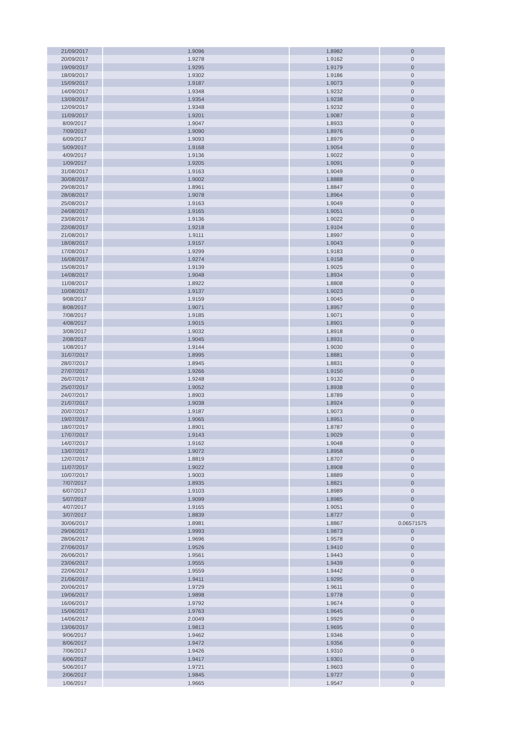| 21/09/2017 | 1.9096 | 1.8982 | 0 |
| 20/09/2017 | 1.9278 | 1.9162 | 0 |
| 19/09/2017 | 1.9295 | 1.9179 | 0 |
| 18/09/2017 | 1.9302 | 1.9186 | 0 |
| 15/09/2017 | 1.9187 | 1.9073 | 0 |
| 14/09/2017 | 1.9348 | 1.9232 | 0 |
| 13/09/2017 | 1.9354 | 1.9238 | 0 |
| 12/09/2017 | 1.9348 | 1.9232 | 0 |
| 11/09/2017 | 1.9201 | 1.9087 | 0 |
| 8/09/2017 | 1.9047 | 1.8933 | 0 |
| 7/09/2017 | 1.9090 | 1.8976 | 0 |
| 6/09/2017 | 1.9093 | 1.8979 | 0 |
| 5/09/2017 | 1.9168 | 1.9054 | 0 |
| 4/09/2017 | 1.9136 | 1.9022 | 0 |
| 1/09/2017 | 1.9205 | 1.9091 | 0 |
| 31/08/2017 | 1.9163 | 1.9049 | 0 |
| 30/08/2017 | 1.9002 | 1.8888 | 0 |
| 29/08/2017 | 1.8961 | 1.8847 | 0 |
| 28/08/2017 | 1.9078 | 1.8964 | 0 |
| 25/08/2017 | 1.9163 | 1.9049 | 0 |
| 24/08/2017 | 1.9165 | 1.9051 | 0 |
| 23/08/2017 | 1.9136 | 1.9022 | 0 |
| 22/08/2017 | 1.9218 | 1.9104 | 0 |
| 21/08/2017 | 1.9111 | 1.8997 | 0 |
| 18/08/2017 | 1.9157 | 1.9043 | 0 |
| 17/08/2017 | 1.9299 | 1.9183 | 0 |
| 16/08/2017 | 1.9274 | 1.9158 | 0 |
| 15/08/2017 | 1.9139 | 1.9025 | 0 |
| 14/08/2017 | 1.9048 | 1.8934 | 0 |
| 11/08/2017 | 1.8922 | 1.8808 | 0 |
| 10/08/2017 | 1.9137 | 1.9023 | 0 |
| 9/08/2017 | 1.9159 | 1.9045 | 0 |
| 8/08/2017 | 1.9071 | 1.8957 | 0 |
| 7/08/2017 | 1.9185 | 1.9071 | 0 |
| 4/08/2017 | 1.9015 | 1.8901 | 0 |
| 3/08/2017 | 1.9032 | 1.8918 | 0 |
| 2/08/2017 | 1.9045 | 1.8931 | 0 |
| 1/08/2017 | 1.9144 | 1.9030 | 0 |
| 31/07/2017 | 1.8995 | 1.8881 | 0 |
| 28/07/2017 | 1.8945 | 1.8831 | 0 |
| 27/07/2017 | 1.9266 | 1.9150 | 0 |
| 26/07/2017 | 1.9248 | 1.9132 | 0 |
| 25/07/2017 | 1.9052 | 1.8938 | 0 |
| 24/07/2017 | 1.8903 | 1.8789 | 0 |
| 21/07/2017 | 1.9038 | 1.8924 | 0 |
| 20/07/2017 | 1.9187 | 1.9073 | 0 |
| 19/07/2017 | 1.9065 | 1.8951 | 0 |
| 18/07/2017 | 1.8901 | 1.8787 | 0 |
| 17/07/2017 | 1.9143 | 1.9029 | 0 |
| 14/07/2017 | 1.9162 | 1.9048 | 0 |
| 13/07/2017 | 1.9072 | 1.8958 | 0 |
| 12/07/2017 | 1.8819 | 1.8707 | 0 |
| 11/07/2017 | 1.9022 | 1.8908 | 0 |
| 10/07/2017 | 1.9003 | 1.8889 | 0 |
| 7/07/2017 | 1.8935 | 1.8821 | 0 |
| 6/07/2017 | 1.9103 | 1.8989 | 0 |
| 5/07/2017 | 1.9099 | 1.8985 | 0 |
| 4/07/2017 | 1.9165 | 1.9051 | 0 |
| 3/07/2017 | 1.8839 | 1.8727 | 0 |
| 30/06/2017 | 1.8981 | 1.8867 | 0.06571575 |
| 29/06/2017 | 1.9993 | 1.9873 | 0 |
| 28/06/2017 | 1.9696 | 1.9578 | 0 |
| 27/06/2017 | 1.9526 | 1.9410 | 0 |
| 26/06/2017 | 1.9561 | 1.9443 | 0 |
| 23/06/2017 | 1.9555 | 1.9439 | 0 |
| 22/06/2017 | 1.9559 | 1.9442 | 0 |
| 21/06/2017 | 1.9411 | 1.9295 | 0 |
| 20/06/2017 | 1.9729 | 1.9611 | 0 |
| 19/06/2017 | 1.9898 | 1.9778 | 0 |
| 16/06/2017 | 1.9792 | 1.9674 | 0 |
| 15/06/2017 | 1.9763 | 1.9645 | 0 |
| 14/06/2017 | 2.0049 | 1.9929 | 0 |
| 13/06/2017 | 1.9813 | 1.9695 | 0 |
| 9/06/2017 | 1.9462 | 1.9346 | 0 |
| 8/06/2017 | 1.9472 | 1.9356 | 0 |
| 7/06/2017 | 1.9426 | 1.9310 | 0 |
| 6/06/2017 | 1.9417 | 1.9301 | 0 |
| 5/06/2017 | 1.9721 | 1.9603 | 0 |
| 2/06/2017 | 1.9845 | 1.9727 | 0 |
| 1/06/2017 | 1.9665 | 1.9547 | 0 |